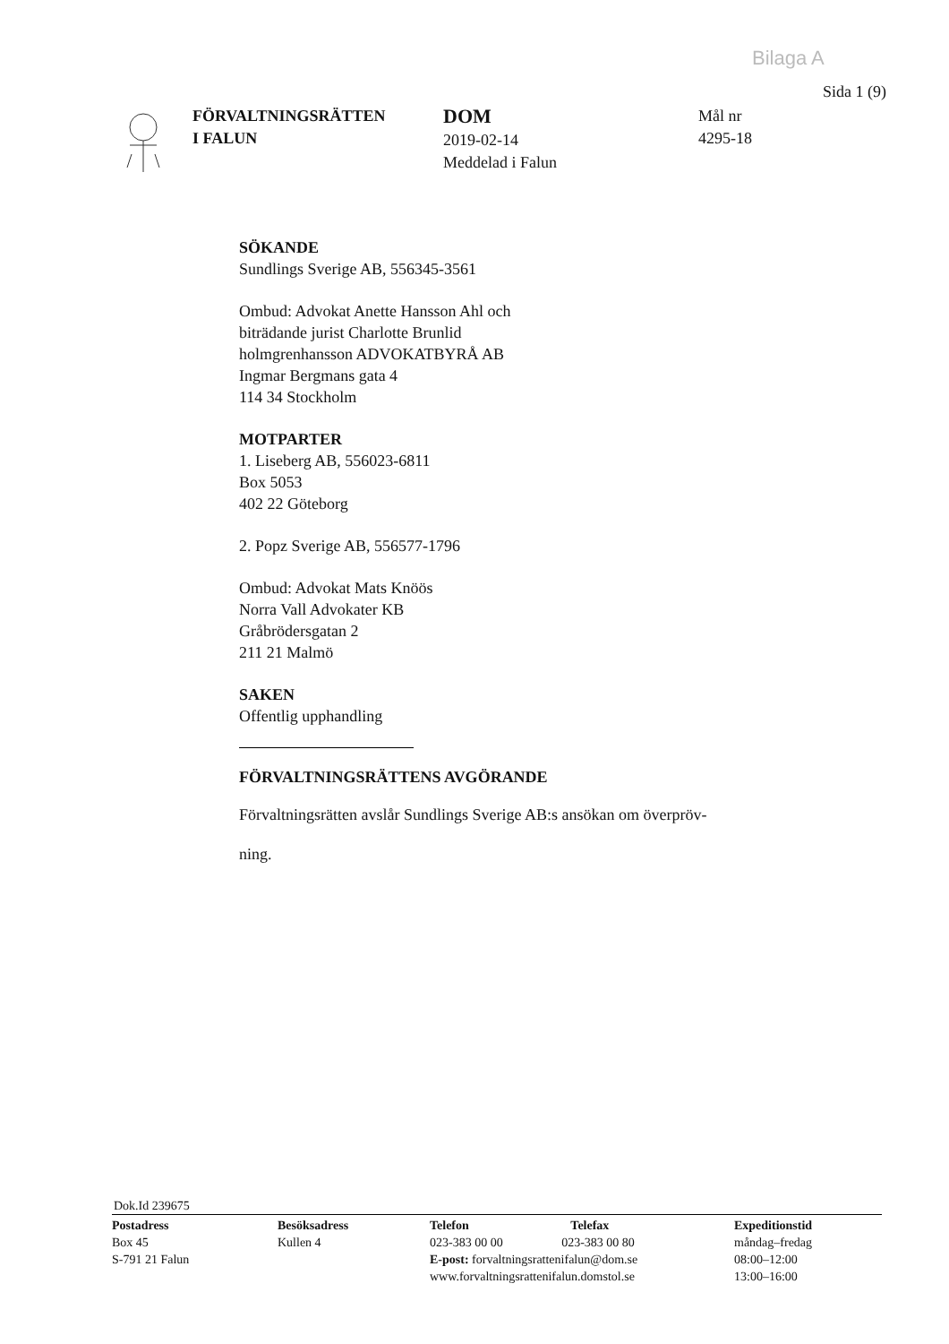Bilaga A
Sida 1 (9)
FÖRVALTNINGSRÄTTEN
I FALUN
DOM
2019-02-14
Meddelad i Falun
Mål nr
4295-18
SÖKANDE
Sundlings Sverige AB, 556345-3561
Ombud: Advokat Anette Hansson Ahl och
biträdande jurist Charlotte Brunlid
holmgrenhansson ADVOKATBYRÅ AB
Ingmar Bergmans gata 4
114 34 Stockholm
MOTPARTER
1. Liseberg AB, 556023-6811
Box 5053
402 22 Göteborg
2. Popz Sverige AB, 556577-1796
Ombud: Advokat Mats Knöös
Norra Vall Advokater KB
Gråbrödersgatan 2
211 21 Malmö
SAKEN
Offentlig upphandling
FÖRVALTNINGSRÄTTENS AVGÖRANDE
Förvaltningsrätten avslår Sundlings Sverige AB:s ansökan om överpröv-
ning.
Dok.Id 239675
Postadress
Box 45
S-791 21 Falun
Besöksadress
Kullen 4
Telefon Telefax
023-383 00 00 023-383 00 80
E-post: forvaltningsrattenifalun@dom.se
www.forvaltningsrattenifalun.domstol.se
Expeditionstid
måndag–fredag
08:00–12:00
13:00–16:00